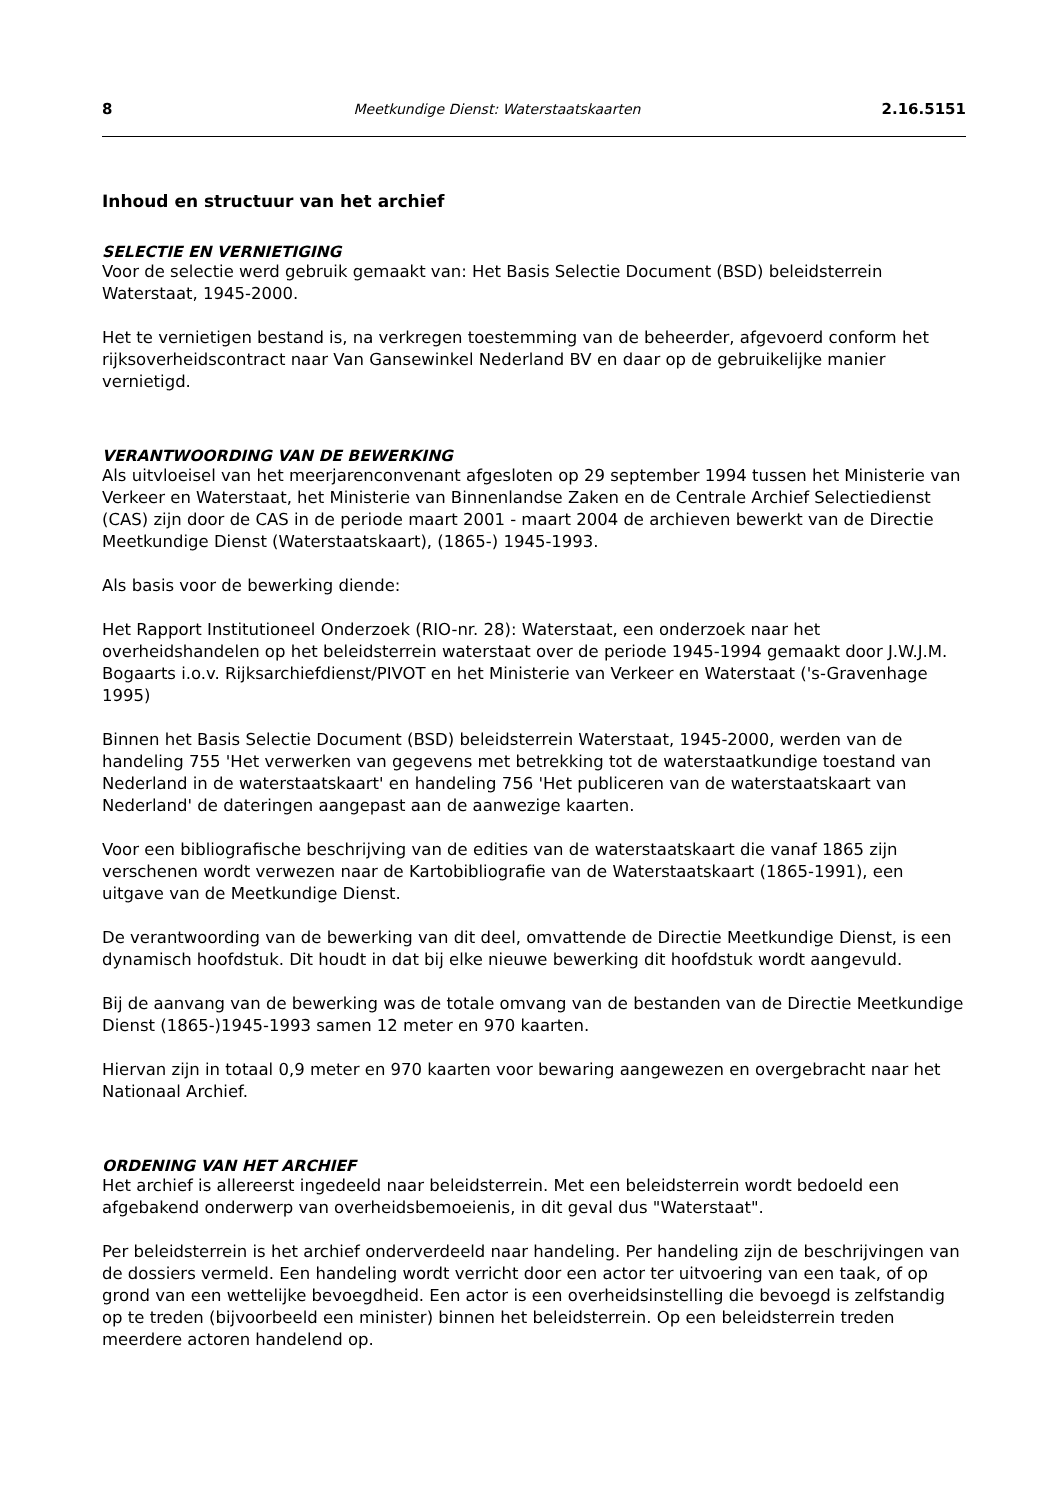8 Meetkundige Dienst: Waterstaatskaarten 2.16.5151
Inhoud en structuur van het archief
SELECTIE EN VERNIETIGING
Voor de selectie werd gebruik gemaakt van: Het Basis Selectie Document (BSD) beleidsterrein Waterstaat, 1945-2000.
Het te vernietigen bestand is, na verkregen toestemming van de beheerder, afgevoerd conform het rijksoverheidscontract naar Van Gansewinkel Nederland BV en daar op de gebruikelijke manier vernietigd.
VERANTWOORDING VAN DE BEWERKING
Als uitvloeisel van het meerjarenconvenant afgesloten op 29 september 1994 tussen het Ministerie van Verkeer en Waterstaat, het Ministerie van Binnenlandse Zaken en de Centrale Archief Selectiedienst (CAS) zijn door de CAS in de periode maart 2001 - maart 2004 de archieven bewerkt van de Directie Meetkundige Dienst (Waterstaatskaart), (1865-) 1945-1993.
Als basis voor de bewerking diende:
Het Rapport Institutioneel Onderzoek (RIO-nr. 28): Waterstaat, een onderzoek naar het overheidshandelen op het beleidsterrein waterstaat over de periode 1945-1994 gemaakt door J.W.J.M. Bogaarts i.o.v. Rijksarchiefdienst/PIVOT en het Ministerie van Verkeer en Waterstaat ('s-Gravenhage 1995)
Binnen het Basis Selectie Document (BSD) beleidsterrein Waterstaat, 1945-2000, werden van de handeling 755 'Het verwerken van gegevens met betrekking tot de waterstaatkundige toestand van Nederland in de waterstaatskaart' en handeling 756 'Het publiceren van de waterstaatskaart van Nederland' de dateringen aangepast aan de aanwezige kaarten.
Voor een bibliografische beschrijving van de edities van de waterstaatskaart die vanaf 1865 zijn verschenen wordt verwezen naar de Kartobibliografie van de Waterstaatskaart (1865-1991), een uitgave van de Meetkundige Dienst.
De verantwoording van de bewerking van dit deel, omvattende de Directie Meetkundige Dienst, is een dynamisch hoofdstuk. Dit houdt in dat bij elke nieuwe bewerking dit hoofdstuk wordt aangevuld.
Bij de aanvang van de bewerking was de totale omvang van de bestanden van de Directie Meetkundige Dienst (1865-)1945-1993 samen 12 meter en 970 kaarten.
Hiervan zijn in totaal 0,9 meter en 970 kaarten voor bewaring aangewezen en overgebracht naar het Nationaal Archief.
ORDENING VAN HET ARCHIEF
Het archief is allereerst ingedeeld naar beleidsterrein. Met een beleidsterrein wordt bedoeld een afgebakend onderwerp van overheidsbemoeienis, in dit geval dus "Waterstaat".
Per beleidsterrein is het archief onderverdeeld naar handeling. Per handeling zijn de beschrijvingen van de dossiers vermeld. Een handeling wordt verricht door een actor ter uitvoering van een taak, of op grond van een wettelijke bevoegdheid. Een actor is een overheidsinstelling die bevoegd is zelfstandig op te treden (bijvoorbeeld een minister) binnen het beleidsterrein. Op een beleidsterrein treden meerdere actoren handelend op.